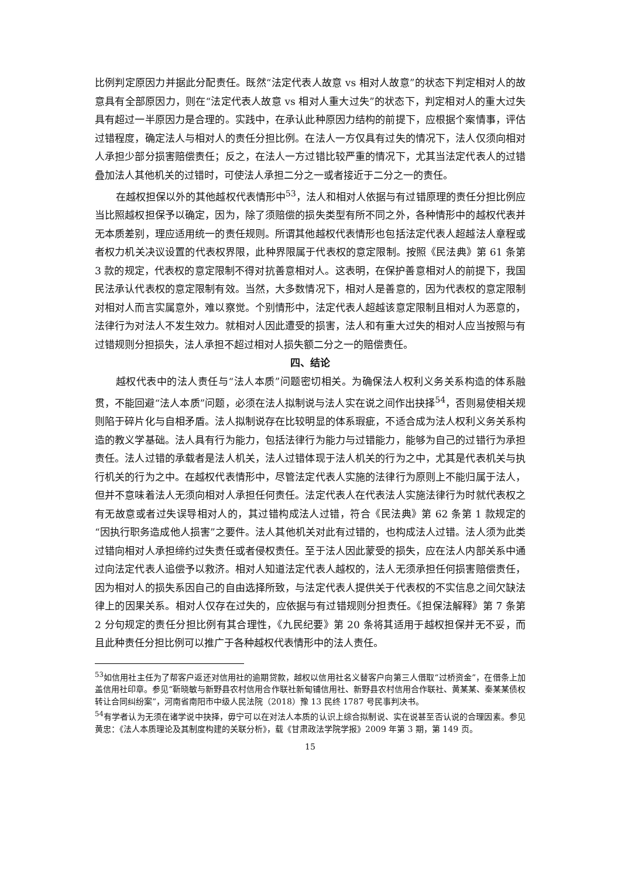比例判定原因力并据此分配责任。既然“法定代表人故意 vs 相对人故意”的状态下判定相对人的故意具有全部原因力，则在“法定代表人故意 vs 相对人重大过失”的状态下，判定相对人的重大过失具有超过一半原因力是合理的。实践中，在承认此种原因力结构的前提下，应根据个案情事，评估过错程度，确定法人与相对人的责任分担比例。在法人一方仅具有过失的情况下，法人仅须向相对人承担少部分损害赔偿责任；反之，在法人一方过错比较严重的情况下，尤其当法定代表人的过错叠加法人其他机关的过错时，可使法人承担二分之一或者接近于二分之一的责任。
在越权担保以外的其他越权代表情形中<sup>53</sup>，法人和相对人依据与有过错原理的责任分担比例应当比照越权担保予以确定，因为，除了须赔偿的损失类型有所不同之外，各种情形中的越权代表并无本质差别，理应适用统一的责任规则。所谓其他越权代表情形也包括法定代表人超越法人章程或者权力机关决议设置的代表权界限，此种界限属于代表权的意定限制。按照《民法典》第 61 条第 3 款的规定，代表权的意定限制不得对抗善意相对人。这表明，在保护善意相对人的前提下，我国民法承认代表权的意定限制有效。当然，大多数情况下，相对人是善意的，因为代表权的意定限制对相对人而言实属意外，难以察觉。个别情形中，法定代表人超越该意定限制且相对人为恶意的，法律行为对法人不发生效力。就相对人因此遭受的损害，法人和有重大过失的相对人应当按照与有过错规则分担损失，法人承担不超过相对人损失额二分之一的赔偿责任。
四、结论
越权代表中的法人责任与“法人本质”问题密切相关。为确保法人权利义务关系构造的体系融贯，不能回避“法人本质”问题，必须在法人拟制说与法人实在说之间作出抉择<sup>54</sup>，否则易使相关规则陷于碎片化与自相矛盾。法人拟制说存在比较明显的体系瑕疵，不适合成为法人权利义务关系构造的教义学基础。法人具有行为能力，包括法律行为能力与过错能力，能够为自己的过错行为承担责任。法人过错的承载者是法人机关，法人过错体现于法人机关的行为之中，尤其是代表机关与执行机关的行为之中。在越权代表情形中，尽管法定代表人实施的法律行为原则上不能归属于法人，但并不意味着法人无须向相对人承担任何责任。法定代表人在代表法人实施法律行为时就代表权之有无故意或者过失误导相对人的，其过错构成法人过错，符合《民法典》第 62 条第 1 款规定的“因执行职务造成他人损害”之要件。法人其他机关对此有过错的，也构成法人过错。法人须为此类过错向相对人承担缔约过失责任或者侵权责任。至于法人因此蒙受的损失，应在法人内部关系中通过向法定代表人追偿予以救济。相对人知道法定代表人越权的，法人无须承担任何损害赔偿责任，因为相对人的损失系因自己的自由选择所致，与法定代表人提供关于代表权的不实信息之间欠缺法律上的因果关系。相对人仅存在过失的，应依据与有过错规则分担责任。《担保法解释》第 7 条第 2 分句规定的责任分担比例有其合理性，《九民纪要》第 20 条将其适用于越权担保并无不妥，而且此种责任分担比例可以推广于各种越权代表情形中的法人责任。
<sup>53</sup> 如信用社主任为了帮客户返还对信用社的逾期贷款，越权以信用社名义替客户向第三人借取“过桥资金”，在借条上加盖信用社印章。参见“靳晓敏与新野县农村信用合作联社新甸铺信用社、新野县农村信用合作联社、黄某某、秦某某债权转让合同纠纷案”，河南省南阳市中级人民法院（2018）豫 13 民终 1787 号民事判决书。
<sup>54</sup> 有学者认为无须在诸学说中抉择，毋宁可以在对法人本质的认识上综合拟制说、实在说甚至否认说的合理因素。参见黄忠：《法人本质理论及其制度构建的关联分析》，载《甘肃政法学院学报》2009 年第 3 期，第 149 页。
15